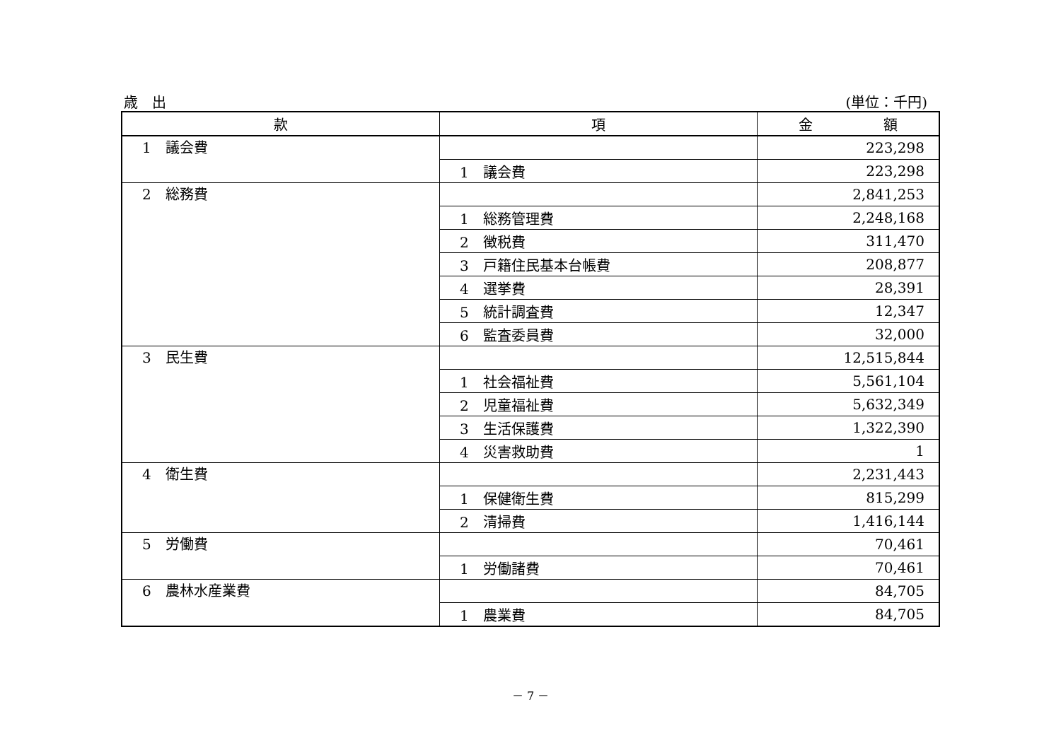歳　出 (単位：千円)
| 款 | 項 | 金 額 |
| --- | --- | --- |
| 1 議会費 | | 223,298 |
| | 1 議会費 | 223,298 |
| 2 総務費 | | 2,841,253 |
| | 1 総務管理費 | 2,248,168 |
| | 2 徴税費 | 311,470 |
| | 3 戸籍住民基本台帳費 | 208,877 |
| | 4 選挙費 | 28,391 |
| | 5 統計調査費 | 12,347 |
| | 6 監査委員費 | 32,000 |
| 3 民生費 | | 12,515,844 |
| | 1 社会福祉費 | 5,561,104 |
| | 2 児童福祉費 | 5,632,349 |
| | 3 生活保護費 | 1,322,390 |
| | 4 災害救助費 | 1 |
| 4 衛生費 | | 2,231,443 |
| | 1 保健衛生費 | 815,299 |
| | 2 清掃費 | 1,416,144 |
| 5 労働費 | | 70,461 |
| | 1 労働諸費 | 70,461 |
| 6 農林水産業費 | | 84,705 |
| | 1 農業費 | 84,705 |
－ 7 －